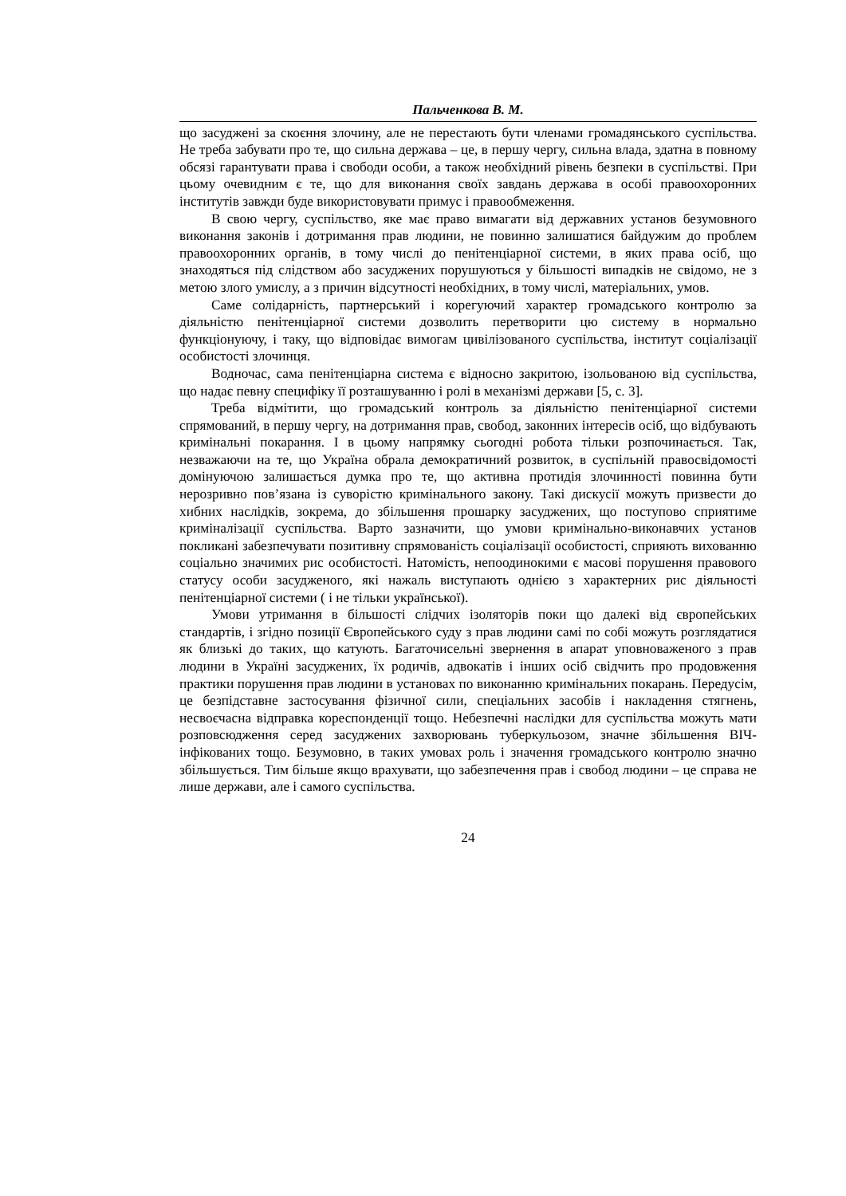Пальченкова В. М.
що засуджені за скоєння злочину, але не перестають бути членами громадянського суспільства. Не треба забувати про те, що сильна держава – це, в першу чергу, сильна влада, здатна в повному обсязі гарантувати права і свободи особи, а також необхідний рівень безпеки в суспільстві. При цьому очевидним є те, що для виконання своїх завдань держава в особі правоохоронних інститутів завжди буде використовувати примус і правообмеження.
В свою чергу, суспільство, яке має право вимагати від державних установ безумовного виконання законів і дотримання прав людини, не повинно залишатися байдужим до проблем правоохоронних органів, в тому числі до пенітенціарної системи, в яких права осіб, що знаходяться під слідством або засуджених порушуються у більшості випадків не свідомо, не з метою злого умислу, а з причин відсутності необхідних, в тому числі, матеріальних, умов.
Саме солідарність, партнерський і корегуючий характер громадського контролю за діяльністю пенітенціарної системи дозволить перетворити цю систему в нормально функціонуючу, і таку, що відповідає вимогам цивілізованого суспільства, інститут соціалізації особистості злочинця.
Водночас, сама пенітенціарна система є відносно закритою, ізольованою від суспільства, що надає певну специфіку її розташуванню і ролі в механізмі держави [5, с. 3].
Треба відмітити, що громадський контроль за діяльністю пенітенціарної системи спрямований, в першу чергу, на дотримання прав, свобод, законних інтересів осіб, що відбувають кримінальні покарання. І в цьому напрямку сьогодні робота тільки розпочинається. Так, незважаючи на те, що Україна обрала демократичний розвиток, в суспільній правосвідомості домінуючою залишається думка про те, що активна протидія злочинності повинна бути нерозривно пов’язана із суворістю кримінального закону. Такі дискусії можуть призвести до хибних наслідків, зокрема, до збільшення прошарку засуджених, що поступово сприятиме криміналізації суспільства. Варто зазначити, що умови кримінально-виконавчих установ покликані забезпечувати позитивну спрямованість соціалізації особистості, сприяють вихованню соціально значимих рис особистості. Натомість, непоодинокими є масові порушення правового статусу особи засудженого, які нажаль виступають однією з характерних рис діяльності пенітенціарної системи ( і не тільки української).
Умови утримання в більшості слідчих ізоляторів поки що далекі від європейських стандартів, і згідно позиції Європейського суду з прав людини самі по собі можуть розглядатися як близькі до таких, що катують. Багаточисельні звернення в апарат уповноваженого з прав людини в Україні засуджених, їх родичів, адвокатів і інших осіб свідчить про продовження практики порушення прав людини в установах по виконанню кримінальних покарань. Передусім, це безпідставне застосування фізичної сили, спеціальних засобів і накладення стягнень, несвоєчасна відправка кореспонденції тощо. Небезпечні наслідки для суспільства можуть мати розповсюдження серед засуджених захворювань туберкульозом, значне збільшення ВІЧ-інфікованих тощо. Безумовно, в таких умовах роль і значення громадського контролю значно збільшується. Тим більше якщо врахувати, що забезпечення прав і свобод людини – це справа не лише держави, але і самого суспільства.
24